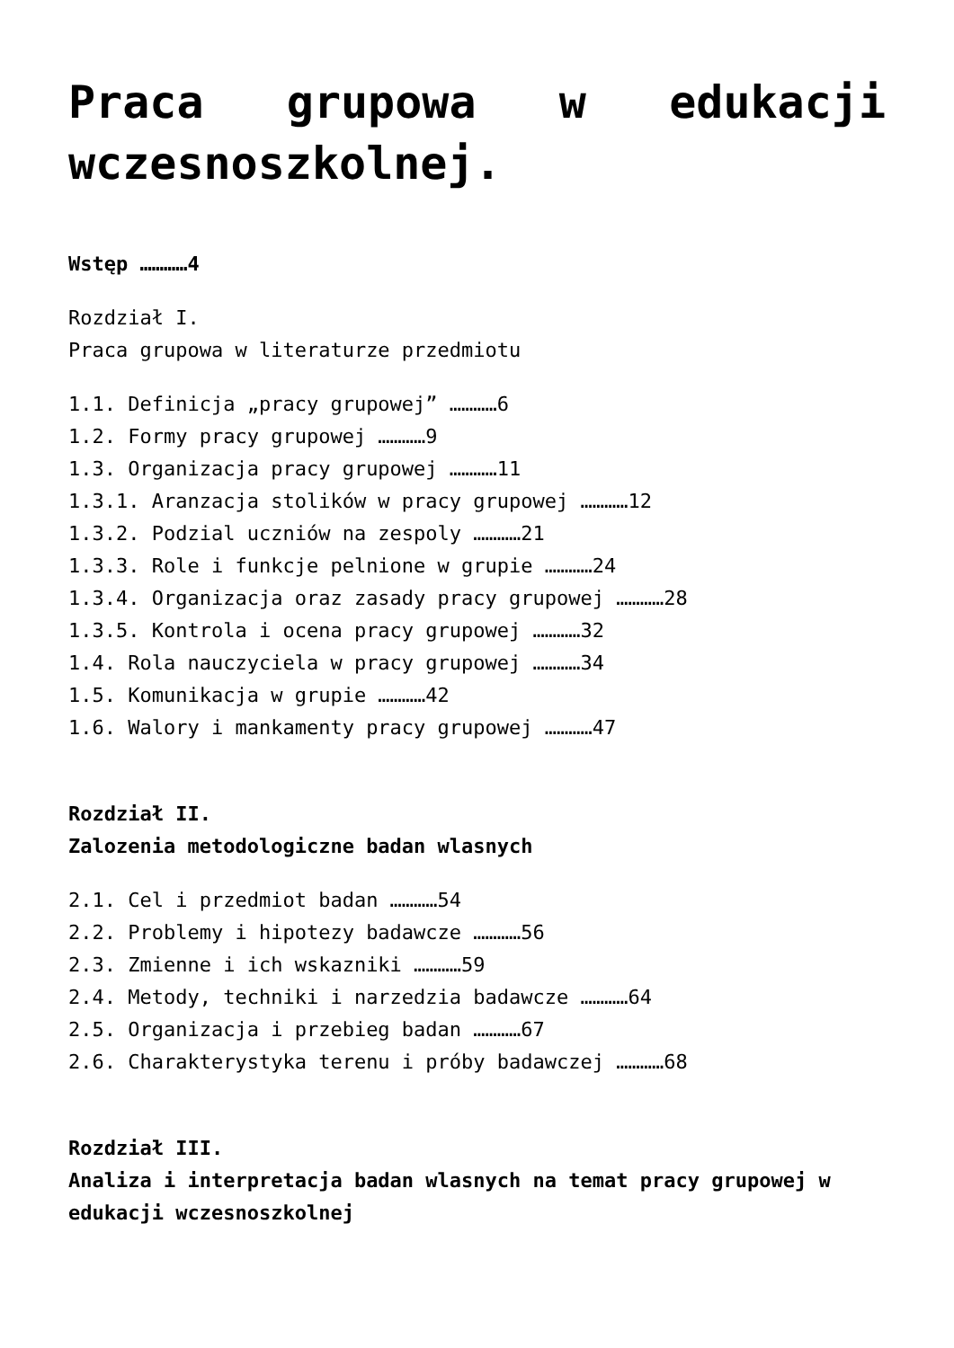Praca grupowa w edukacji wczesnoszkolnej.
Wstęp …………4
Rozdział I.
Praca grupowa w literaturze przedmiotu
1.1. Definicja „pracy grupowej” …………6
1.2. Formy pracy grupowej …………9
1.3. Organizacja pracy grupowej …………11
1.3.1. Aranzacja stolików w pracy grupowej …………12
1.3.2. Podzial uczniów na zespoly …………21
1.3.3. Role i funkcje pelnione w grupie …………24
1.3.4. Organizacja oraz zasady pracy grupowej …………28
1.3.5. Kontrola i ocena pracy grupowej …………32
1.4. Rola nauczyciela w pracy grupowej …………34
1.5. Komunikacja w grupie …………42
1.6. Walory i mankamenty pracy grupowej …………47
Rozdział II.
Zalozenia metodologiczne badan wlasnych
2.1. Cel i przedmiot badan …………54
2.2. Problemy i hipotezy badawcze …………56
2.3. Zmienne i ich wskazniki …………59
2.4. Metody, techniki i narzedzia badawcze …………64
2.5. Organizacja i przebieg badan …………67
2.6. Charakterystyka terenu i próby badawczej …………68
Rozdział III.
Analiza i interpretacja badan wlasnych na temat pracy grupowej w edukacji wczesnoszkolnej